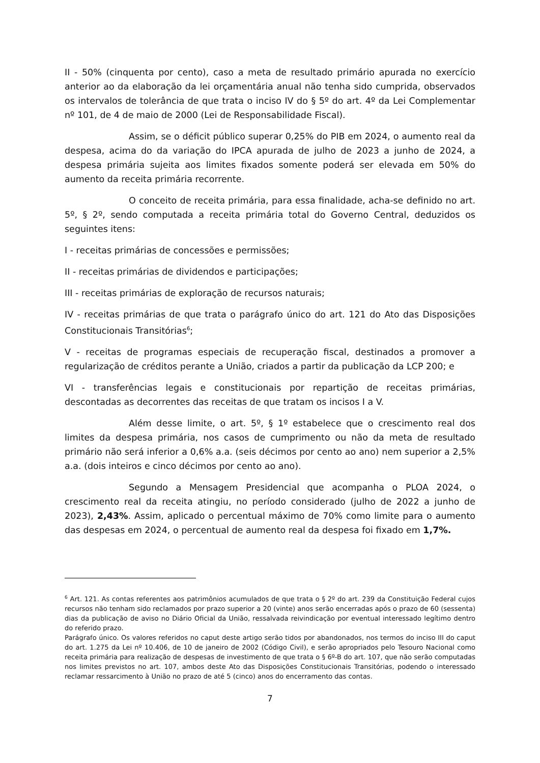II - 50% (cinquenta por cento), caso a meta de resultado primário apurada no exercício anterior ao da elaboração da lei orçamentária anual não tenha sido cumprida, observados os intervalos de tolerância de que trata o inciso IV do § 5º do art. 4º da Lei Complementar nº 101, de 4 de maio de 2000 (Lei de Responsabilidade Fiscal).
Assim, se o déficit público superar 0,25% do PIB em 2024, o aumento real da despesa, acima do da variação do IPCA apurada de julho de 2023 a junho de 2024, a despesa primária sujeita aos limites fixados somente poderá ser elevada em 50% do aumento da receita primária recorrente.
O conceito de receita primária, para essa finalidade, acha-se definido no art. 5º, § 2º, sendo computada a receita primária total do Governo Central, deduzidos os seguintes itens:
I - receitas primárias de concessões e permissões;
II - receitas primárias de dividendos e participações;
III - receitas primárias de exploração de recursos naturais;
IV - receitas primárias de que trata o parágrafo único do art. 121 do Ato das Disposições Constitucionais Transitórias<sup>6</sup>;
V - receitas de programas especiais de recuperação fiscal, destinados a promover a regularização de créditos perante a União, criados a partir da publicação da LCP 200; e
VI - transferências legais e constitucionais por repartição de receitas primárias, descontadas as decorrentes das receitas de que tratam os incisos I a V.
Além desse limite, o art. 5º, § 1º estabelece que o crescimento real dos limites da despesa primária, nos casos de cumprimento ou não da meta de resultado primário não será inferior a 0,6% a.a. (seis décimos por cento ao ano) nem superior a 2,5% a.a. (dois inteiros e cinco décimos por cento ao ano).
Segundo a Mensagem Presidencial que acompanha o PLOA 2024, o crescimento real da receita atingiu, no período considerado (julho de 2022 a junho de 2023), 2,43%. Assim, aplicado o percentual máximo de 70% como limite para o aumento das despesas em 2024, o percentual de aumento real da despesa foi fixado em 1,7%.
<sup>6</sup> Art. 121. As contas referentes aos patrimônios acumulados de que trata o § 2º do art. 239 da Constituição Federal cujos recursos não tenham sido reclamados por prazo superior a 20 (vinte) anos serão encerradas após o prazo de 60 (sessenta) dias da publicação de aviso no Diário Oficial da União, ressalvada reivindicação por eventual interessado legítimo dentro do referido prazo.
Parágrafo único. Os valores referidos no caput deste artigo serão tidos por abandonados, nos termos do inciso III do caput do art. 1.275 da Lei nº 10.406, de 10 de janeiro de 2002 (Código Civil), e serão apropriados pelo Tesouro Nacional como receita primária para realização de despesas de investimento de que trata o § 6º-B do art. 107, que não serão computadas nos limites previstos no art. 107, ambos deste Ato das Disposições Constitucionais Transitórias, podendo o interessado reclamar ressarcimento à União no prazo de até 5 (cinco) anos do encerramento das contas.
7